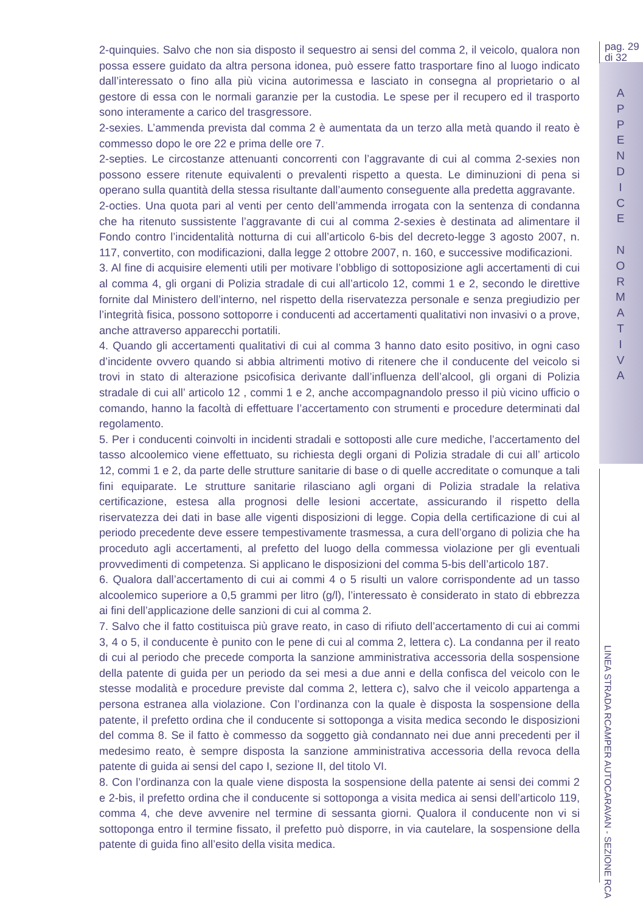pag. 29
di 32
A
P
P
E
N
D
I
C
E
N
O
R
M
A
T
I
V
A
LINEA STRADA RCAMPER AUTOCARAVAN - SEZIONE RCA
2-quinquies. Salvo che non sia disposto il sequestro ai sensi del comma 2, il veicolo, qualora non possa essere guidato da altra persona idonea, può essere fatto trasportare fino al luogo indicato dall’interessato o fino alla più vicina autorimessa e lasciato in consegna al proprietario o al gestore di essa con le normali garanzie per la custodia. Le spese per il recupero ed il trasporto sono interamente a carico del trasgressore.
2-sexies. L’ammenda prevista dal comma 2 è aumentata da un terzo alla metà quando il reato è commesso dopo le ore 22 e prima delle ore 7.
2-septies. Le circostanze attenuanti concorrenti con l’aggravante di cui al comma 2-sexies non possono essere ritenute equivalenti o prevalenti rispetto a questa. Le diminuzioni di pena si operano sulla quantità della stessa risultante dall’aumento conseguente alla predetta aggravante.
2-octies. Una quota pari al venti per cento dell’ammenda irrogata con la sentenza di condanna che ha ritenuto sussistente l’aggravante di cui al comma 2-sexies è destinata ad alimentare il Fondo contro l’incidentalità notturna di cui all’articolo 6-bis del decreto-legge 3 agosto 2007, n. 117, convertito, con modificazioni, dalla legge 2 ottobre 2007, n. 160, e successive modificazioni.
3. Al fine di acquisire elementi utili per motivare l’obbligo di sottoposizione agli accertamenti di cui al comma 4, gli organi di Polizia stradale di cui all’articolo 12, commi 1 e 2, secondo le direttive fornite dal Ministero dell’interno, nel rispetto della riservatezza personale e senza pregiudizio per l’integrità fisica, possono sottoporre i conducenti ad accertamenti qualitativi non invasivi o a prove, anche attraverso apparecchi portatili.
4. Quando gli accertamenti qualitativi di cui al comma 3 hanno dato esito positivo, in ogni caso d’incidente ovvero quando si abbia altrimenti motivo di ritenere che il conducente del veicolo si trovi in stato di alterazione psicofisica derivante dall’influenza dell’alcool, gli organi di Polizia stradale di cui all’ articolo 12 , commi 1 e 2, anche accompagnandolo presso il più vicino ufficio o comando, hanno la facoltà di effettuare l’accertamento con strumenti e procedure determinati dal regolamento.
5. Per i conducenti coinvolti in incidenti stradali e sottoposti alle cure mediche, l’accertamento del tasso alcoolemico viene effettuato, su richiesta degli organi di Polizia stradale di cui all’ articolo 12, commi 1 e 2, da parte delle strutture sanitarie di base o di quelle accreditate o comunque a tali fini equiparate. Le strutture sanitarie rilasciano agli organi di Polizia stradale la relativa certificazione, estesa alla prognosi delle lesioni accertate, assicurando il rispetto della riservatezza dei dati in base alle vigenti disposizioni di legge. Copia della certificazione di cui al periodo precedente deve essere tempestivamente trasmessa, a cura dell’organo di polizia che ha proceduto agli accertamenti, al prefetto del luogo della commessa violazione per gli eventuali provvedimenti di competenza. Si applicano le disposizioni del comma 5-bis dell’articolo 187.
6. Qualora dall’accertamento di cui ai commi 4 o 5 risulti un valore corrispondente ad un tasso alcoolemico superiore a 0,5 grammi per litro (g/l), l’interessato è considerato in stato di ebbrezza ai fini dell’applicazione delle sanzioni di cui al comma 2.
7. Salvo che il fatto costituisca più grave reato, in caso di rifiuto dell’accertamento di cui ai commi 3, 4 o 5, il conducente è punito con le pene di cui al comma 2, lettera c). La condanna per il reato di cui al periodo che precede comporta la sanzione amministrativa accessoria della sospensione della patente di guida per un periodo da sei mesi a due anni e della confisca del veicolo con le stesse modalità e procedure previste dal comma 2, lettera c), salvo che il veicolo appartenga a persona estranea alla violazione. Con l’ordinanza con la quale è disposta la sospensione della patente, il prefetto ordina che il conducente si sottoponga a visita medica secondo le disposizioni del comma 8. Se il fatto è commesso da soggetto già condannato nei due anni precedenti per il medesimo reato, è sempre disposta la sanzione amministrativa accessoria della revoca della patente di guida ai sensi del capo I, sezione II, del titolo VI.
8. Con l’ordinanza con la quale viene disposta la sospensione della patente ai sensi dei commi 2 e 2-bis, il prefetto ordina che il conducente si sottoponga a visita medica ai sensi dell’articolo 119, comma 4, che deve avvenire nel termine di sessanta giorni. Qualora il conducente non vi si sottoponga entro il termine fissato, il prefetto può disporre, in via cautelare, la sospensione della patente di guida fino all’esito della visita medica.